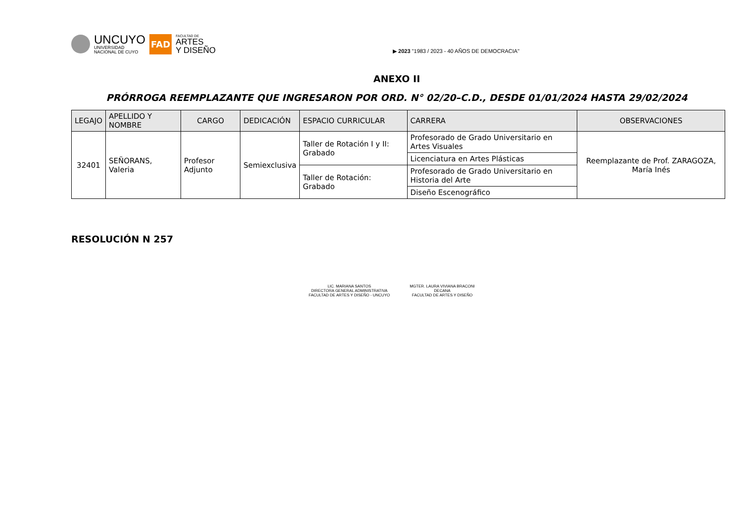UNCUYO
UNIVERSIDAD
NACIONAL DE CUYO
FAD
FACULTAD DE
ARTES
Y DISEÑO
▶ 2023 "1983 / 2023 - 40 AÑOS DE DEMOCRACIA"
ANEXO II
PRÓRROGA REEMPLAZANTE QUE INGRESARON POR ORD. N° 02/20–C.D., DESDE 01/01/2024 HASTA 29/02/2024
| LEGAJO | APELLIDO Y NOMBRE | CARGO | DEDICACIÓN | ESPACIO CURRICULAR | CARRERA | OBSERVACIONES |
| --- | --- | --- | --- | --- | --- | --- |
| 32401 | SEÑORANS, Valeria | Profesor Adjunto | Semiexclusiva | Taller de Rotación I y II: Grabado | Profesorado de Grado Universitario en Artes Visuales | Reemplazante de Prof. ZARAGOZA, María Inés |
| | | | | | Licenciatura en Artes Plásticas | |
| | | | | Taller de Rotación: Grabado | Profesorado de Grado Universitario en Historia del Arte | |
| | | | | | Diseño Escenográfico | |
RESOLUCIÓN N 257
LIC. MARIANA SANTOS
DIRECTORA GENERAL ADMINISTRATIVA
FACULTAD DE ARTES Y DISEÑO - UNCUYO
MGTER. LAURA VIVIANA BRACONI
DECANA
FACULTAD DE ARTES Y DISEÑO